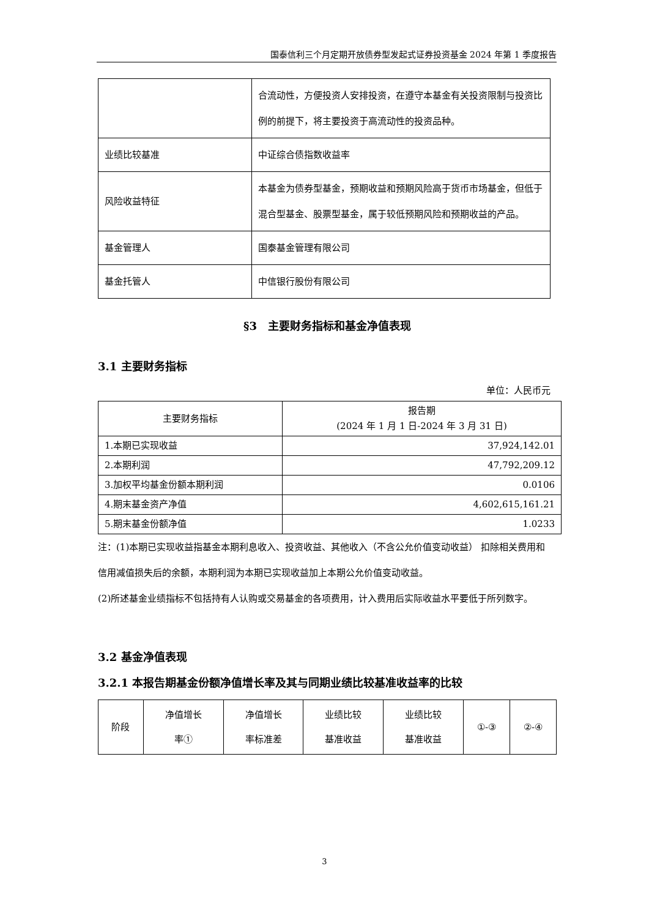国泰信利三个月定期开放债券型发起式证券投资基金 2024 年第 1 季度报告
| | 合流动性，方便投资人安排投资，在遵守本基金有关投资限制与投资比例的前提下，将主要投资于高流动性的投资品种。 |
| 业绩比较基准 | 中证综合债指数收益率 |
| 风险收益特征 | 本基金为债券型基金，预期收益和预期风险高于货币市场基金，但低于混合型基金、股票型基金，属于较低预期风险和预期收益的产品。 |
| 基金管理人 | 国泰基金管理有限公司 |
| 基金托管人 | 中信银行股份有限公司 |
§3　主要财务指标和基金净值表现
3.1 主要财务指标
单位：人民币元
| 主要财务指标 | 报告期 (2024 年 1 月 1 日-2024 年 3 月 31 日) |
| --- | --- |
| 1.本期已实现收益 | 37,924,142.01 |
| 2.本期利润 | 47,792,209.12 |
| 3.加权平均基金份额本期利润 | 0.0106 |
| 4.期末基金资产净值 | 4,602,615,161.21 |
| 5.期末基金份额净值 | 1.0233 |
注：(1)本期已实现收益指基金本期利息收入、投资收益、其他收入（不含公允价值变动收益） 扣除相关费用和信用减值损失后的余额，本期利润为本期已实现收益加上本期公允价值变动收益。
(2)所述基金业绩指标不包括持有人认购或交易基金的各项费用，计入费用后实际收益水平要低于所列数字。
3.2 基金净值表现
3.2.1 本报告期基金份额净值增长率及其与同期业绩比较基准收益率的比较
| 阶段 | 净值增长 率① | 净值增长 率标准差 | 业绩比较 基准收益 | 业绩比较 基准收益 | ①-③ | ②-④ |
3